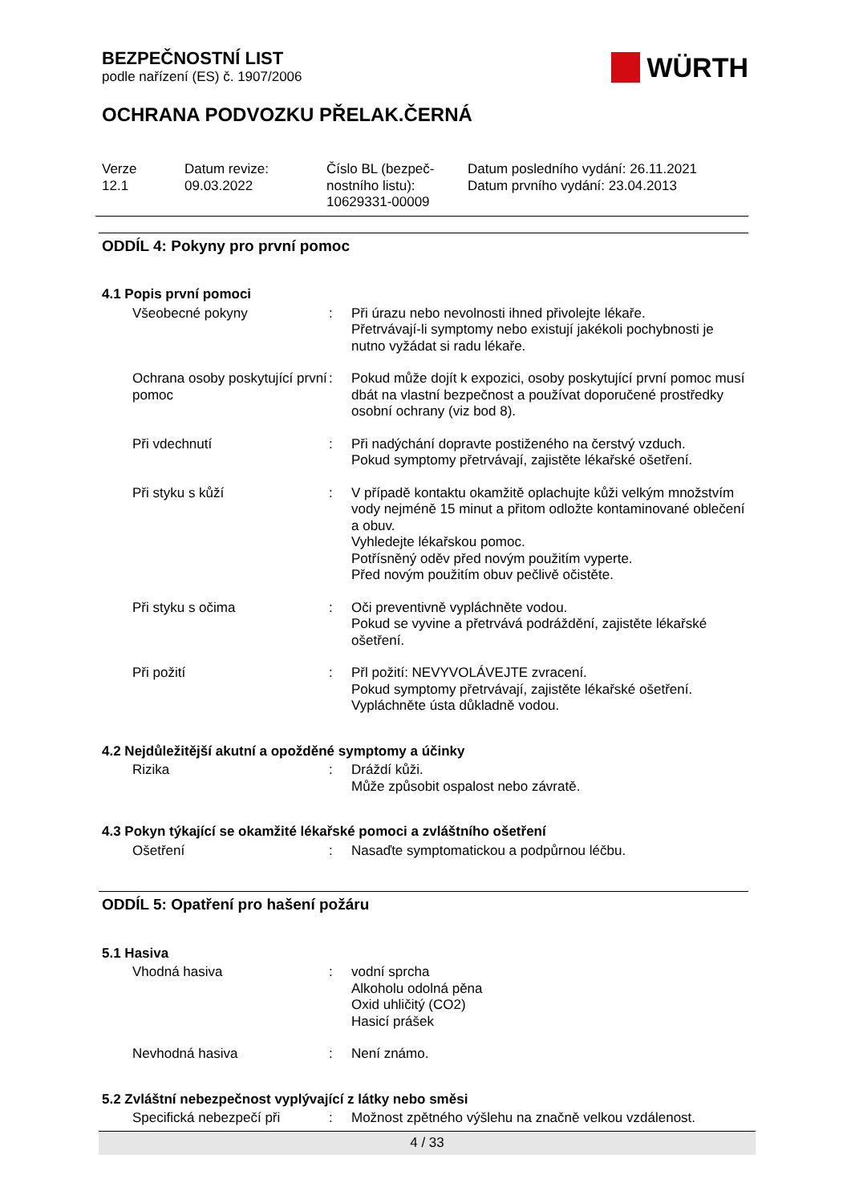BEZPEČNOSTNÍ LIST
podle nařízení (ES) č. 1907/2006
WÜRTH
OCHRANA PODVOZKU PŘELAK.ČERNÁ
Verze
12.1
Datum revize:
09.03.2022
Číslo BL (bezpeč-
nostního listu):
10629331-00009
Datum posledního vydání: 26.11.2021
Datum prvního vydání: 23.04.2013
ODDÍL 4: Pokyny pro první pomoc
4.1 Popis první pomoci
| Všeobecné pokyny | : | Při úrazu nebo nevolnosti ihned přivolejte lékaře. Přetrvávají-li symptomy nebo existují jakékoli pochybnosti je nutno vyžádat si radu lékaře. |
| Ochrana osoby poskytující první pomoc | : | Pokud může dojít k expozici, osoby poskytující první pomoc musí dbát na vlastní bezpečnost a používat doporučené prostředky osobní ochrany (viz bod 8). |
| Při vdechnutí | : | Při nadýchání dopravte postiženého na čerstvý vzduch. Pokud symptomy přetrvávají, zajistěte lékařské ošetření. |
| Při styku s kůží | : | V případě kontaktu okamžitě oplachujte kůži velkým množstvím vody nejméně 15 minut a přitom odložte kontaminované oblečení a obuv. Vyhledejte lékařskou pomoc. Potřísněný oděv před novým použitím vyperte. Před novým použitím obuv pečlivě očistěte. |
| Při styku s očima | : | Oči preventivně vypláchněte vodou. Pokud se vyvine a přetrvává podráždění, zajistěte lékařské ošetření. |
| Při požití | : | Přl požití: NEVYVOLÁVEJTE zvracení. Pokud symptomy přetrvávají, zajistěte lékařské ošetření. Vypláchněte ústa důkladně vodou. |
4.2 Nejdůležitější akutní a opožděné symptomy a účinky
| Rizika | : | Dráždí kůži. Může způsobit ospalost nebo závratě. |
4.3 Pokyn týkající se okamžité lékařské pomoci a zvláštního ošetření
| Ošetření | : | Nasaďte symptomatickou a podpůrnou léčbu. |
ODDÍL 5: Opatření pro hašení požáru
5.1 Hasiva
| Vhodná hasiva | : | vodní sprcha Alkoholu odolná pěna Oxid uhličitý (CO2) Hasicí prášek |
| Nevhodná hasiva | : | Není známo. |
5.2 Zvláštní nebezpečnost vyplývající z látky nebo směsi
| Specifická nebezpečí při | : | Možnost zpětného výšlehu na značně velkou vzdálenost. |
4 / 33